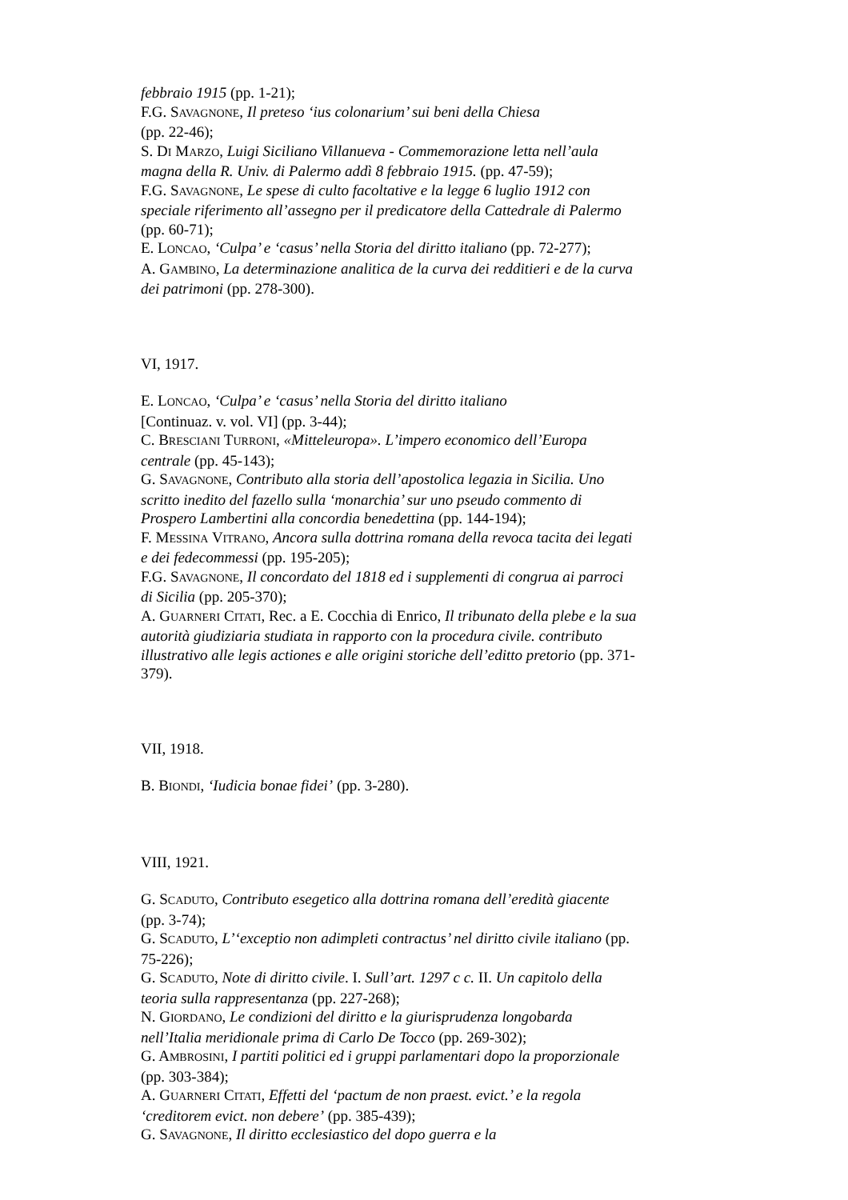febbraio 1915 (pp. 1-21);
F.G. SAVAGNONE, Il preteso ‘ius colonarium’ sui beni della Chiesa
(pp. 22-46);
S. DI MARZO, Luigi Siciliano Villanueva - Commemorazione letta nell’aula magna della R. Univ. di Palermo addì 8 febbraio 1915. (pp. 47-59);
F.G. SAVAGNONE, Le spese di culto facoltative e la legge 6 luglio 1912 con speciale riferimento all’assegno per il predicatore della Cattedrale di Palermo (pp. 60-71);
E. LONCAO, ‘Culpa’ e ‘casus’ nella Storia del diritto italiano (pp. 72-277);
A. GAMBINO, La determinazione analitica de la curva dei redditieri e de la curva dei patrimoni (pp. 278-300).
VI, 1917.
E. LONCAO, ‘Culpa’ e ‘casus’ nella Storia del diritto italiano
[Continuaz. v. vol. VI] (pp. 3-44);
C. BRESCIANI TURRONI, «Mitteleuropa». L’impero economico dell’Europa centrale (pp. 45-143);
G. SAVAGNONE, Contributo alla storia dell’apostolica legazia in Sicilia. Uno scritto inedito del fazello sulla ‘monarchia’ sur uno pseudo commento di Prospero Lambertini alla concordia benedettina (pp. 144-194);
F. MESSINA VITRANO, Ancora sulla dottrina romana della revoca tacita dei legati e dei fedecommessi (pp. 195-205);
F.G. SAVAGNONE, Il concordato del 1818 ed i supplementi di congrua ai parroci di Sicilia (pp. 205-370);
A. GUARNERI CITATI, Rec. a E. Cocchia di Enrico, Il tribunato della plebe e la sua autorità giudiziaria studiata in rapporto con la procedura civile. contributo illustrativo alle legis actiones e alle origini storiche dell’editto pretorio (pp. 371-379).
VII, 1918.
B. BIONDI, ‘Iudicia bonae fidei’ (pp. 3-280).
VIII, 1921.
G. SCADUTO, Contributo esegetico alla dottrina romana dell’eredità giacente (pp. 3-74);
G. SCADUTO, L’‘exceptio non adimpleti contractus’ nel diritto civile italiano (pp. 75-226);
G. SCADUTO, Note di diritto civile. I. Sull’art. 1297 c c. II. Un capitolo della teoria sulla rappresentanza (pp. 227-268);
N. GIORDANO, Le condizioni del diritto e la giurisprudenza longobarda nell’Italia meridionale prima di Carlo De Tocco (pp. 269-302);
G. AMBROSINI, I partiti politici ed i gruppi parlamentari dopo la proporzionale (pp. 303-384);
A. GUARNERI CITATI, Effetti del ‘pactum de non praest. evict.’ e la regola ‘creditorem evict. non debere’ (pp. 385-439);
G. SAVAGNONE, Il diritto ecclesiastico del dopo guerra e la